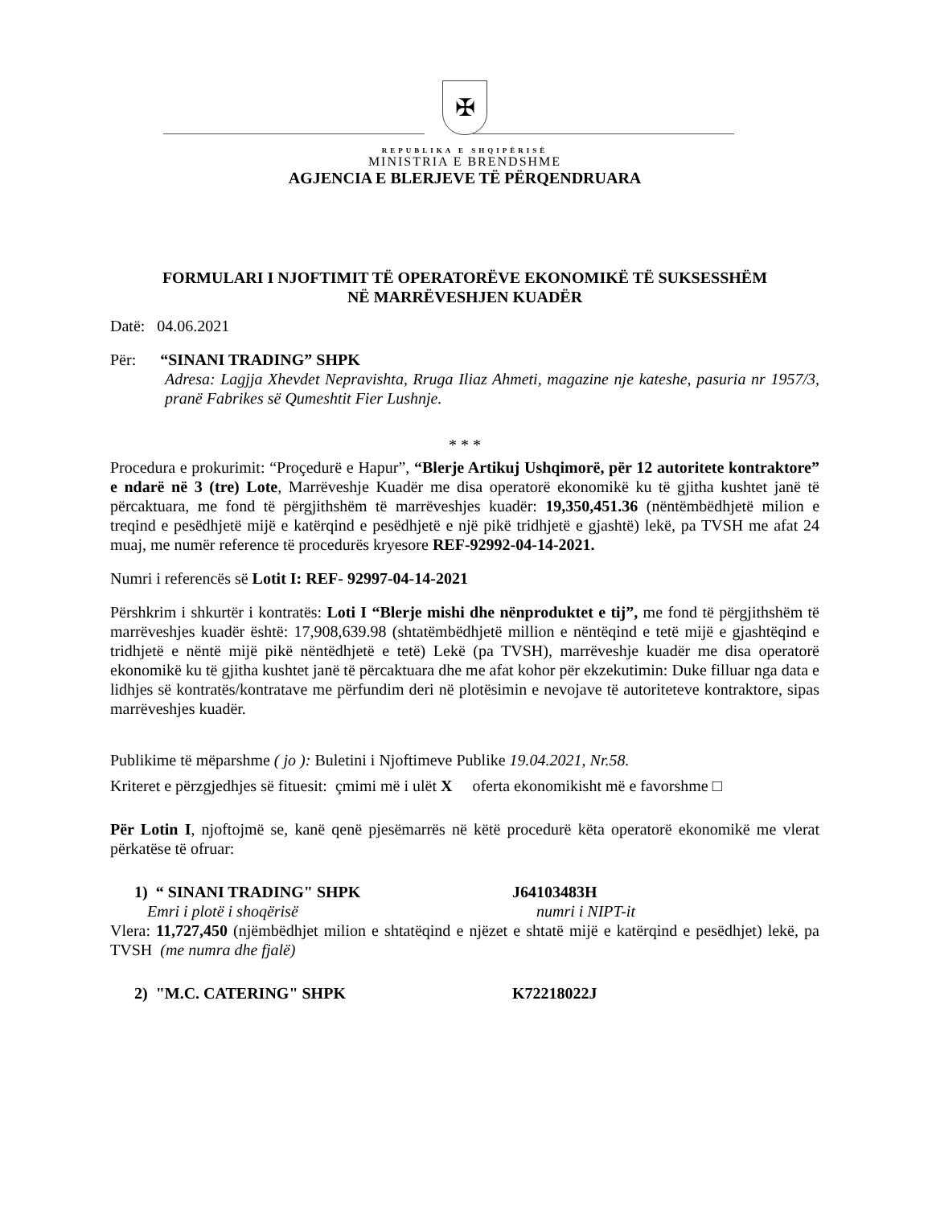✠
REPUBLIKA E SHQIPËRISË
MINISTRIA E BRENDSHME
AGJENCIA E BLERJEVE TË PËRQENDRUARA
FORMULARI I NJOFTIMIT TË OPERATORËVE EKONOMIKË TË SUKSESSHËM
NË MARRËVESHJEN KUADËR
Datë: 04.06.2021
Për: “SINANI TRADING” SHPK
Adresa: Lagjja Xhevdet Nepravishta, Rruga Iliaz Ahmeti, magazine nje kateshe, pasuria nr 1957/3, pranë Fabrikes së Qumeshtit Fier Lushnje.
* * *
Procedura e prokurimit: “Proçedurë e Hapur”, “Blerje Artikuj Ushqimorë, për 12 autoritete kontraktore” e ndarë në 3 (tre) Lote, Marrëveshje Kuadër me disa operatorë ekonomikë ku të gjitha kushtet janë të përcaktuara, me fond të përgjithshëm të marrëveshjes kuadër: 19,350,451.36 (nëntëmbëdhjetë milion e treqind e pesëdhjetë mijë e katërqind e pesëdhjetë e një pikë tridhjetë e gjashtë) lekë, pa TVSH me afat 24 muaj, me numër reference të procedurës kryesore REF-92992-04-14-2021.
Numri i referencës së Lotit I: REF- 92997-04-14-2021
Përshkrim i shkurtër i kontratës: Loti I “Blerje mishi dhe nënproduktet e tij”, me fond të përgjithshëm të marrëveshjes kuadër është: 17,908,639.98 (shtatëmbëdhjetë million e nëntëqind e tetë mijë e gjashtëqind e tridhjetë e nëntë mijë pikë nëntëdhjetë e tetë) Lekë (pa TVSH), marrëveshje kuadër me disa operatorë ekonomikë ku të gjitha kushtet janë të përcaktuara dhe me afat kohor për ekzekutimin: Duke filluar nga data e lidhjes së kontratës/kontratave me përfundim deri në plotësimin e nevojave të autoriteteve kontraktore, sipas marrëveshjes kuadër.
Publikime të mëparshme ( jo ): Buletini i Njoftimeve Publike 19.04.2021, Nr.58.
Kriteret e përzgjedhjes së fituesit: çmimi më i ulët X oferta ekonomikisht më e favorshme □
Për Lotin I, njoftojmë se, kanë qenë pjesëmarrës në këtë procedurë këta operatorë ekonomikë me vlerat përkatëse të ofruar:
1) “ SINANI TRADING" SHPK J64103483H
Emri i plotë i shoqërisë numri i NIPT-it
Vlera: 11,727,450 (njëmbëdhjet milion e shtatëqind e njëzet e shtatë mijë e katërqind e pesëdhjet) lekë, pa TVSH (me numra dhe fjalë)
2) "M.C. CATERING" SHPK K72218022J